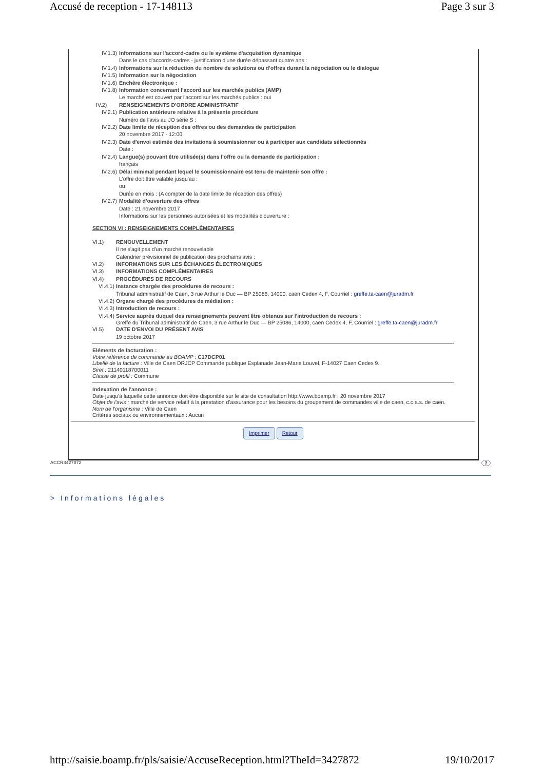Accusé de reception - 17-148113 Page 3 sur 3
IV.1.3) Informations sur l'accord-cadre ou le système d'acquisition dynamique
Dans le cas d'accords-cadres - justification d'une durée dépassant quatre ans :
IV.1.4) Informations sur la réduction du nombre de solutions ou d'offres durant la négociation ou le dialogue
IV.1.5) Information sur la négociation
IV.1.6) Enchère électronique :
IV.1.8) Information concernant l'accord sur les marchés publics (AMP)
Le marché est couvert par l'accord sur les marchés publics : oui
IV.2) RENSEIGNEMENTS D'ORDRE ADMINISTRATIF
IV.2.1) Publication antérieure relative à la présente procédure
Numéro de l'avis au JO série S :
IV.2.2) Date limite de réception des offres ou des demandes de participation
20 novembre 2017 - 12:00
IV.2.3) Date d'envoi estimée des invitations à soumissionner ou à participer aux candidats sélectionnés
Date :
IV.2.4) Langue(s) pouvant être utilisée(s) dans l'offre ou la demande de participation :
français
IV.2.6) Délai minimal pendant lequel le soumissionnaire est tenu de maintenir son offre :
L'offre doit être valable jusqu'au :
ou
Durée en mois : (A compter de la date limite de réception des offres)
IV.2.7) Modalité d'ouverture des offres
Date : 21 novembre 2017
Informations sur les personnes autorisées et les modalités d'ouverture :
SECTION VI : RENSEIGNEMENTS COMPLÉMENTAIRES
VI.1) RENOUVELLEMENT
Il ne s'agit pas d'un marché renouvelable
Calendrier prévisionnel de publication des prochains avis :
VI.2) INFORMATIONS SUR LES ÉCHANGES ÉLECTRONIQUES
VI.3) INFORMATIONS COMPLÉMENTAIRES
VI.4) PROCÉDURES DE RECOURS
VI.4.1) Instance chargée des procédures de recours :
Tribunal administratif de Caen, 3 rue Arthur le Duc — BP 25086, 14000, caen Cedex 4, F, Courriel : greffe.ta-caen@juradm.fr
VI.4.2) Organe chargé des procédures de médiation :
VI.4.3) Introduction de recours :
VI.4.4) Service auprès duquel des renseignements peuvent être obtenus sur l'introduction de recours :
Greffe du Tribunal administratif de Caen, 3 rue Arthur le Duc — BP 25086, 14000, caen Cedex 4, F, Courriel : greffe.ta-caen@juradm.fr
VI.5) DATE D'ENVOI DU PRÉSENT AVIS
19 octobre 2017
Eléments de facturation :
Votre référence de commande au BOAMP : C17DCP01
Libellé de la facture : Ville de Caen DRJCP Commande publique Esplanade Jean-Marie Louvel, F-14027 Caen Cedex 9.
Siret : 21140118700011
Classe de profil : Commune
Indexation de l'annonce :
Date jusqu'à laquelle cette annonce doit être disponible sur le site de consultation http://www.boamp.fr : 20 novembre 2017
Objet de l'avis : marché de service relatif à la prestation d'assurance pour les besoins du groupement de commandes ville de caen, c.c.a.s. de caen.
Nom de l'organisme : Ville de Caen
Critères sociaux ou environnementaux : Aucun
Imprimer Retour
ACCR3427872?
> Informations légales
http://saisie.boamp.fr/pls/saisie/AccuseReception.html?TheId=3427872 19/10/2017